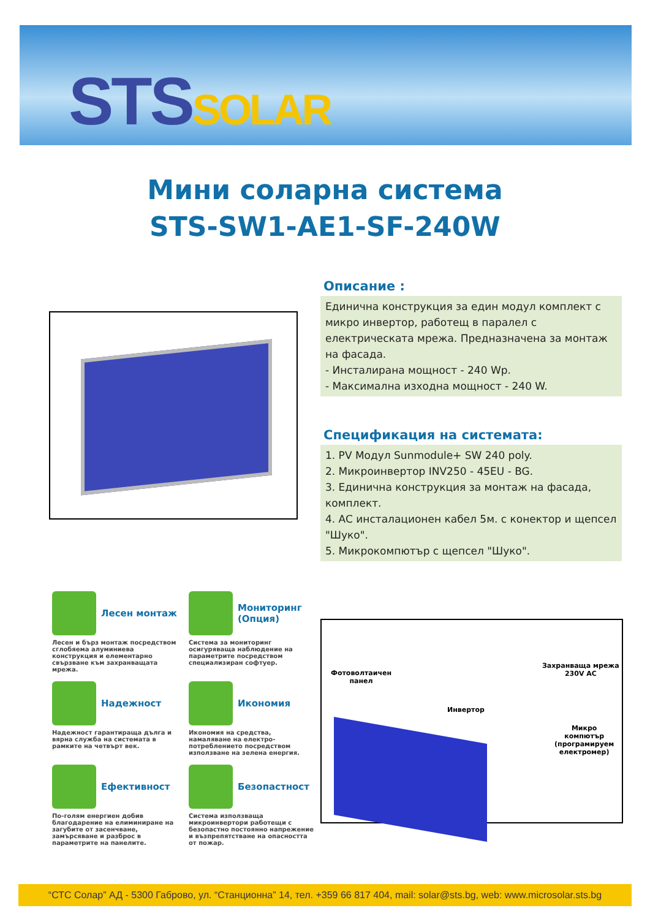STSSOLAR
Мини соларна система
STS-SW1-AE1-SF-240W
Описание :
Единична конструкция за един модул комплект с микро инвертор, работещ в паралел с електрическата мрежа. Предназначена за монтаж на фасада.
- Инсталирана мощност - 240 Wp.
- Максимална изходна мощност - 240 W.
Спецификация на системата:
1. PV Модул Sunmodule+ SW 240 poly.
2. Микроинвертор INV250 - 45EU - BG.
3. Единична конструкция за монтаж на фасада, комплект.
4. AC инсталационен кабел 5м. с конектор и щепсел "Шуко".
5. Микрокомпютър с щепсел "Шуко".
Лесен монтаж
Лесен и бърз монтаж посредством сглобяема алуминиева конструкция и елементарно свързване към захранващата мрежа.
Мониторинг (Опция)
Система за мониторинг осигуряваща наблюдение на параметрите посредством специализиран софтуер.
Надежност
Надежност гарантираща дълга и вярна служба на системата в рамките на четвърт век.
Икономия
Икономия на средства, намаляване на електро-потреблението посредством използване на зелена енергия.
Ефективност
По-голям енергиен добив благодарение на елиминиране на загубите от засенчване, замърсяване и разброс в параметрите на панелите.
Безопастност
Система използваща микроинвертори работещи с безопастно постоянно напрежение и възпрепятстване на опасността от пожар.
Фотоволтаичен
панел
Инвертор
Захранваща мрежа
230V AC
Микро
компютър
(програмируем
електромер)
“СТС Солар” АД - 5300 Габрово, ул. “Станционна” 14, тел. +359 66 817 404, mail: solar@sts.bg, web: www.microsolar.sts.bg